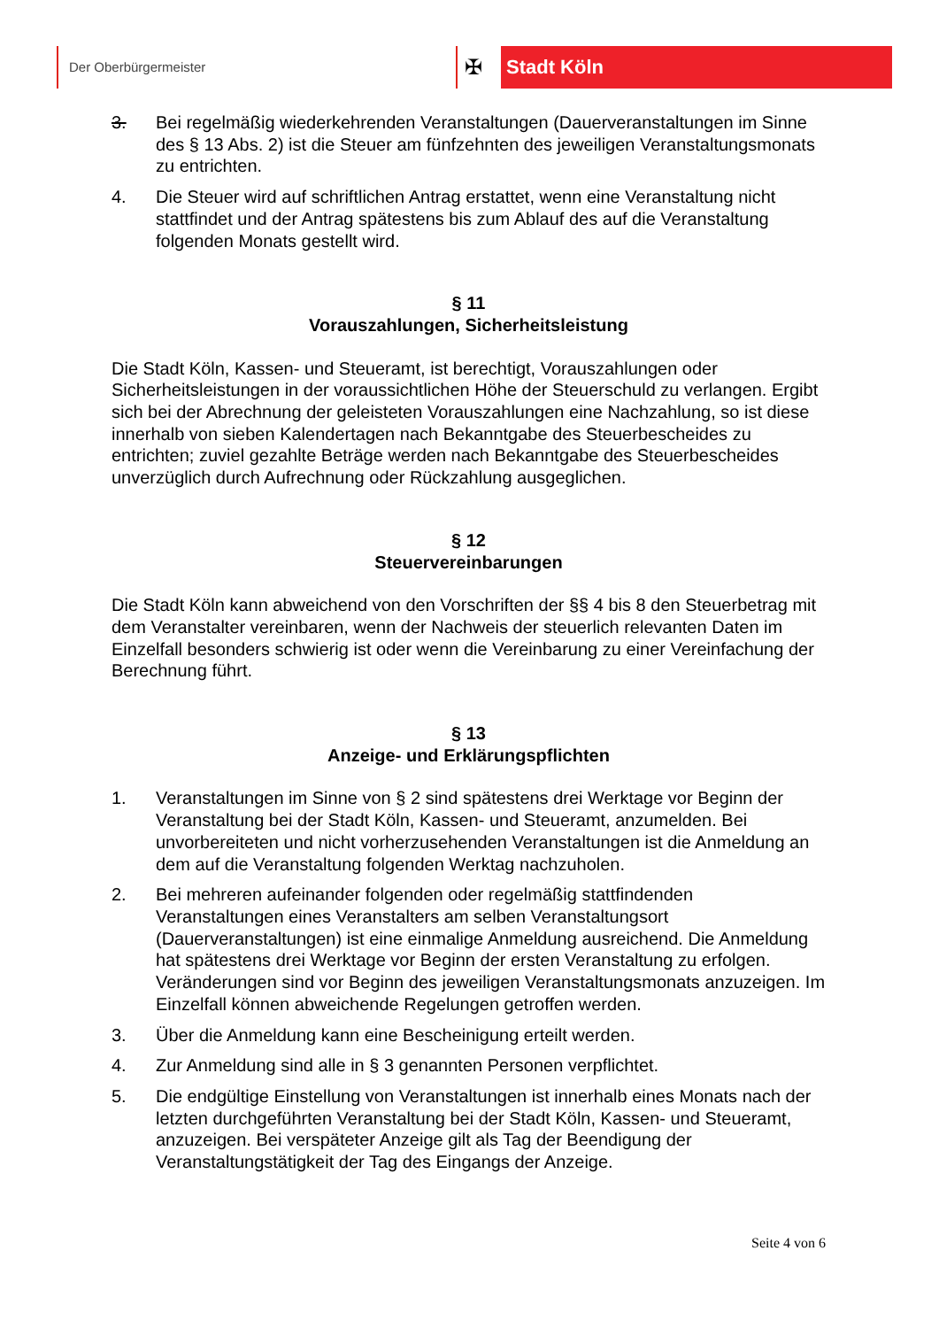Der Oberbürgermeister
✠ Stadt Köln
3. Bei regelmäßig wiederkehrenden Veranstaltungen (Dauerveranstaltungen im Sinne des § 13 Abs. 2) ist die Steuer am fünfzehnten des jeweiligen Veranstaltungsmonats zu entrichten.
4. Die Steuer wird auf schriftlichen Antrag erstattet, wenn eine Veranstaltung nicht stattfindet und der Antrag spätestens bis zum Ablauf des auf die Veranstaltung folgenden Monats gestellt wird.
§ 11
Vorauszahlungen, Sicherheitsleistung
Die Stadt Köln, Kassen- und Steueramt, ist berechtigt, Vorauszahlungen oder Sicherheitsleistungen in der voraussichtlichen Höhe der Steuerschuld zu verlangen. Ergibt sich bei der Abrechnung der geleisteten Vorauszahlungen eine Nachzahlung, so ist diese innerhalb von sieben Kalendertagen nach Bekanntgabe des Steuerbescheides zu entrichten; zuviel gezahlte Beträge werden nach Bekanntgabe des Steuerbescheides unverzüglich durch Aufrechnung oder Rückzahlung ausgeglichen.
§ 12
Steuervereinbarungen
Die Stadt Köln kann abweichend von den Vorschriften der §§ 4 bis 8 den Steuerbetrag mit dem Veranstalter vereinbaren, wenn der Nachweis der steuerlich relevanten Daten im Einzelfall besonders schwierig ist oder wenn die Vereinbarung zu einer Vereinfachung der Berechnung führt.
§ 13
Anzeige- und Erklärungspflichten
1. Veranstaltungen im Sinne von § 2 sind spätestens drei Werktage vor Beginn der Veranstaltung bei der Stadt Köln, Kassen- und Steueramt, anzumelden. Bei unvorbereiteten und nicht vorherzusehenden Veranstaltungen ist die Anmeldung an dem auf die Veranstaltung folgenden Werktag nachzuholen.
2. Bei mehreren aufeinander folgenden oder regelmäßig stattfindenden Veranstaltungen eines Veranstalters am selben Veranstaltungsort (Dauerveranstaltungen) ist eine einmalige Anmeldung ausreichend. Die Anmeldung hat spätestens drei Werktage vor Beginn der ersten Veranstaltung zu erfolgen. Veränderungen sind vor Beginn des jeweiligen Veranstaltungsmonats anzuzeigen. Im Einzelfall können abweichende Regelungen getroffen werden.
3. Über die Anmeldung kann eine Bescheinigung erteilt werden.
4. Zur Anmeldung sind alle in § 3 genannten Personen verpflichtet.
5. Die endgültige Einstellung von Veranstaltungen ist innerhalb eines Monats nach der letzten durchgeführten Veranstaltung bei der Stadt Köln, Kassen- und Steueramt, anzuzeigen. Bei verspäteter Anzeige gilt als Tag der Beendigung der Veranstaltungstätigkeit der Tag des Eingangs der Anzeige.
Seite 4 von 6